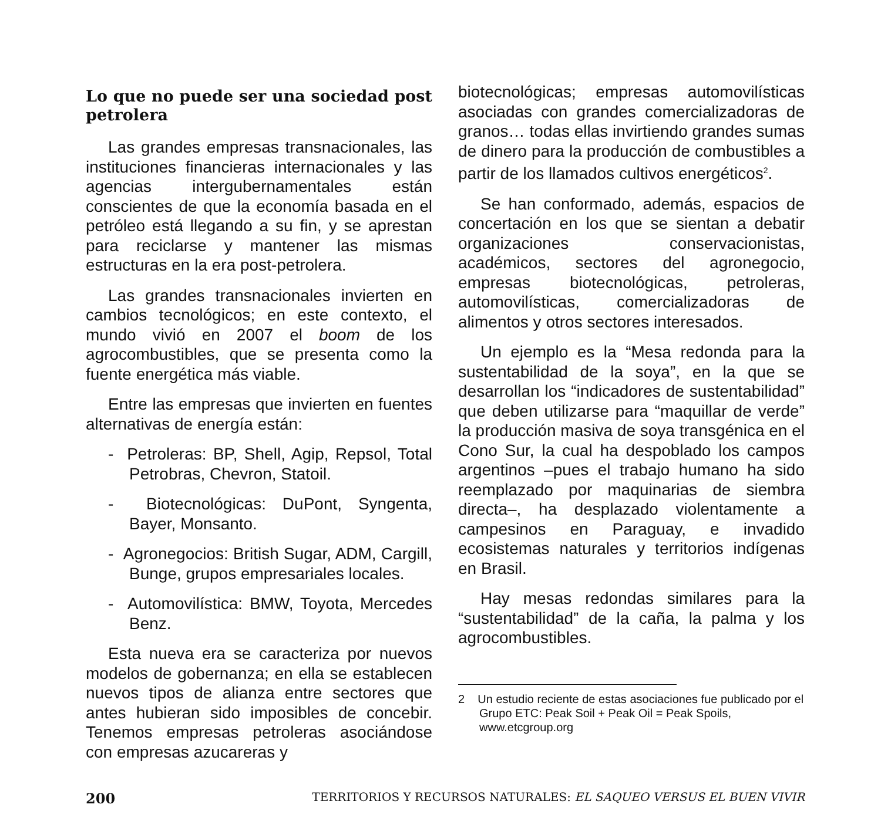Lo que no puede ser una sociedad post petrolera
Las grandes empresas transnacionales, las instituciones financieras internacionales y las agencias intergubernamentales están conscientes de que la economía basada en el petróleo está llegando a su fin, y se aprestan para reciclarse y mantener las mismas estructuras en la era post-petrolera.
Las grandes transnacionales invierten en cambios tecnológicos; en este contexto, el mundo vivió en 2007 el boom de los agrocombustibles, que se presenta como la fuente energética más viable.
Entre las empresas que invierten en fuentes alternativas de energía están:
- Petroleras: BP, Shell, Agip, Repsol, Total Petrobras, Chevron, Statoil.
- Biotecnológicas: DuPont, Syngenta, Bayer, Monsanto.
- Agronegocios: British Sugar, ADM, Cargill, Bunge, grupos empresariales locales.
- Automovilística: BMW, Toyota, Mercedes Benz.
Esta nueva era se caracteriza por nuevos modelos de gobernanza; en ella se establecen nuevos tipos de alianza entre sectores que antes hubieran sido imposibles de concebir. Tenemos empresas petroleras asociándose con empresas azucareras y
biotecnológicas; empresas automovilísticas asociadas con grandes comercializadoras de granos… todas ellas invirtiendo grandes sumas de dinero para la producción de combustibles a partir de los llamados cultivos energéticos<sup>2</sup>.
Se han conformado, además, espacios de concertación en los que se sientan a debatir organizaciones conservacionistas, académicos, sectores del agronegocio, empresas biotecnológicas, petroleras, automovilísticas, comercializadoras de alimentos y otros sectores interesados.
Un ejemplo es la “Mesa redonda para la sustentabilidad de la soya”, en la que se desarrollan los “indicadores de sustentabilidad” que deben utilizarse para “maquillar de verde” la producción masiva de soya transgénica en el Cono Sur, la cual ha despoblado los campos argentinos –pues el trabajo humano ha sido reemplazado por maquinarias de siembra directa–, ha desplazado violentamente a campesinos en Paraguay, e invadido ecosistemas naturales y territorios indígenas en Brasil.
Hay mesas redondas similares para la “sustentabilidad” de la caña, la palma y los agrocombustibles.
2 Un estudio reciente de estas asociaciones fue publicado por el Grupo ETC: Peak Soil + Peak Oil = Peak Spoils, www.etcgroup.org
200 TERRITORIOS Y RECURSOS NATURALES: EL SAQUEO VERSUS EL BUEN VIVIR